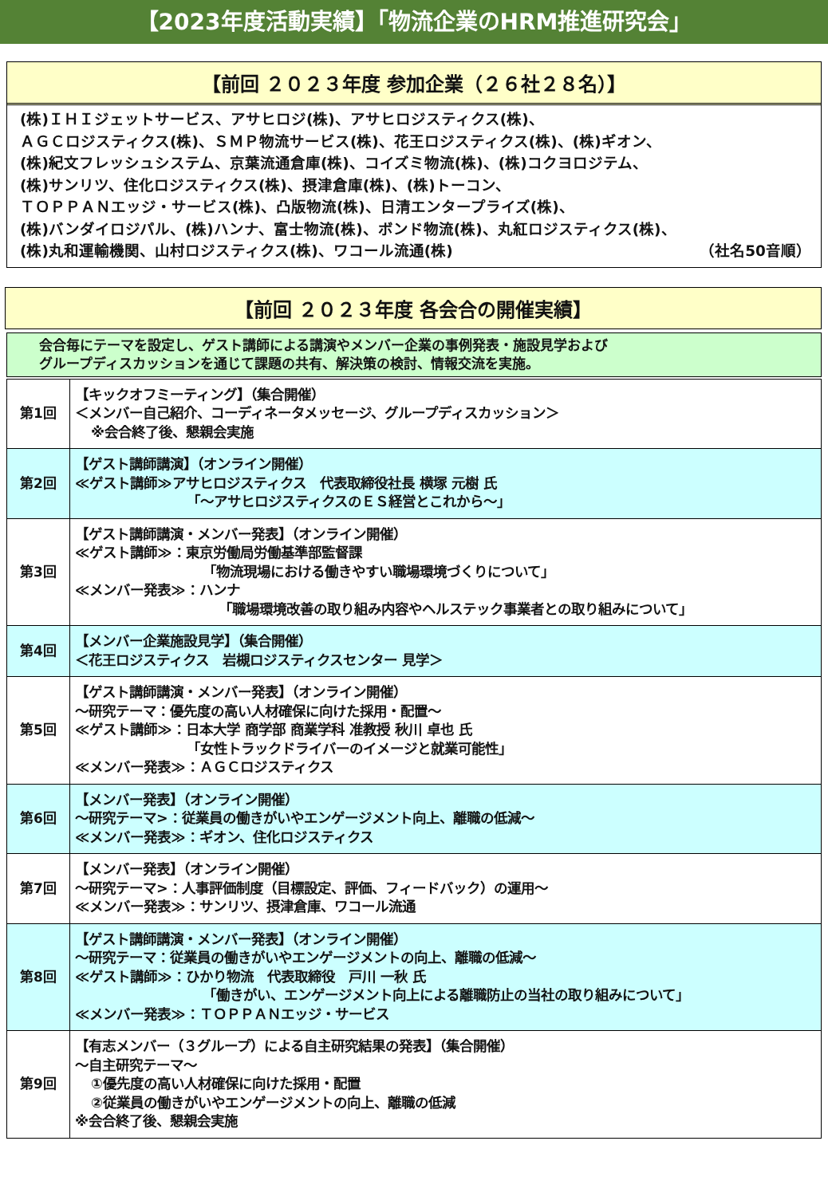【2023年度活動実績】「物流企業のHRM推進研究会」
【前回 ２０２３年度 参加企業（２６社２８名）】
(株)ＩＨＩジェットサービス、アサヒロジ(株)、アサヒロジスティクス(株)、
ＡＧＣロジスティクス(株)、ＳＭＰ物流サービス(株)、花王ロジスティクス(株)、(株)ギオン、
(株)紀文フレッシュシステム、京葉流通倉庫(株)、コイズミ物流(株)、(株)コクヨロジテム、
(株)サンリツ、住化ロジスティクス(株)、摂津倉庫(株)、(株)トーコン、
ＴＯＰＰＡＮエッジ・サービス(株)、凸版物流(株)、日清エンタープライズ(株)、
(株)バンダイロジパル、(株)ハンナ、富士物流(株)、ボンド物流(株)、丸紅ロジスティクス(株)、
(株)丸和運輸機関、山村ロジスティクス(株)、ワコール流通(株) （社名50音順）
【前回 ２０２３年度 各会合の開催実績】
会合毎にテーマを設定し、ゲスト講師による講演やメンバー企業の事例発表・施設見学および
グループディスカッションを通じて課題の共有、解決策の検討、情報交流を実施。
| 第1回 | 【キックオフミーティング】（集合開催） ＜メンバー自己紹介、コーディネータメッセージ、グループディスカッション＞ ※会合終了後、懇親会実施 |
| 第2回 | 【ゲスト講師講演】（オンライン開催） ≪ゲスト講師≫アサヒロジスティクス 代表取締役社長 横塚 元樹 氏 「～アサヒロジスティクスのＥＳ経営とこれから～」 |
| 第3回 | 【ゲスト講師講演・メンバー発表】（オンライン開催） ≪ゲスト講師≫：東京労働局労働基準部監督課 「物流現場における働きやすい職場環境づくりについて」 ≪メンバー発表≫：ハンナ 「職場環境改善の取り組み内容やヘルステック事業者との取り組みについて」 |
| 第4回 | 【メンバー企業施設見学】（集合開催） ＜花王ロジスティクス 岩槻ロジスティクスセンター 見学＞ |
| 第5回 | 【ゲスト講師講演・メンバー発表】（オンライン開催） ～研究テーマ：優先度の高い人材確保に向けた採用・配置～ ≪ゲスト講師≫：日本大学 商学部 商業学科 准教授 秋川 卓也 氏 「女性トラックドライバーのイメージと就業可能性」 ≪メンバー発表≫：ＡＧＣロジスティクス |
| 第6回 | 【メンバー発表】（オンライン開催） ～研究テーマ>：従業員の働きがいやエンゲージメント向上、離職の低減～ ≪メンバー発表≫：ギオン、住化ロジスティクス |
| 第7回 | 【メンバー発表】（オンライン開催） ～研究テーマ>：人事評価制度（目標設定、評価、フィードバック）の運用～ ≪メンバー発表≫：サンリツ、摂津倉庫、ワコール流通 |
| 第8回 | 【ゲスト講師講演・メンバー発表】（オンライン開催） ～研究テーマ：従業員の働きがいやエンゲージメントの向上、離職の低減～ ≪ゲスト講師≫：ひかり物流 代表取締役 戸川 一秋 氏 「働きがい、エンゲージメント向上による離職防止の当社の取り組みについて」 ≪メンバー発表≫：ＴＯＰＰＡＮエッジ・サービス |
| 第9回 | 【有志メンバー（３グループ）による自主研究結果の発表】（集合開催） ～自主研究テーマ～ ①優先度の高い人材確保に向けた採用・配置 ②従業員の働きがいやエンゲージメントの向上、離職の低減 ※会合終了後、懇親会実施 |